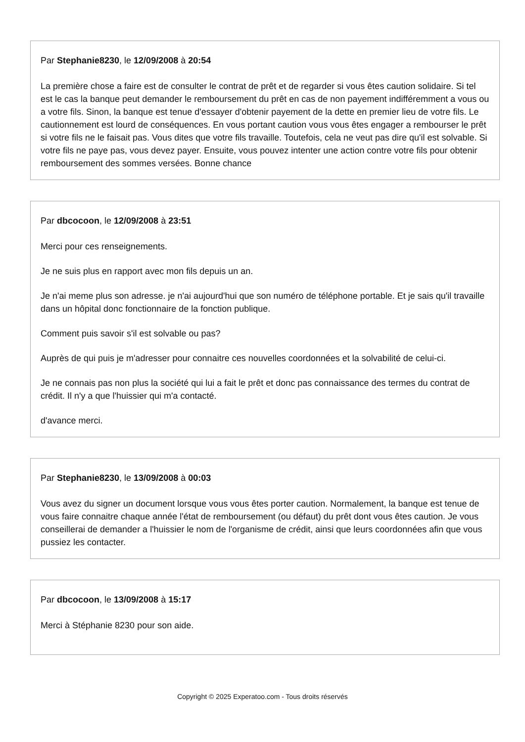Par Stephanie8230, le 12/09/2008 à 20:54
La première chose a faire est de consulter le contrat de prêt et de regarder si vous êtes caution solidaire. Si tel est le cas la banque peut demander le remboursement du prêt en cas de non payement indifféremment a vous ou a votre fils. Sinon, la banque est tenue d'essayer d'obtenir payement de la dette en premier lieu de votre fils. Le cautionnement est lourd de conséquences. En vous portant caution vous vous êtes engager a rembourser le prêt si votre fils ne le faisait pas. Vous dites que votre fils travaille. Toutefois, cela ne veut pas dire qu'il est solvable. Si votre fils ne paye pas, vous devez payer. Ensuite, vous pouvez intenter une action contre votre fils pour obtenir remboursement des sommes versées. Bonne chance
Par dbcocoon, le 12/09/2008 à 23:51
Merci pour ces renseignements.
Je ne suis plus en rapport avec mon fils depuis un an.
Je n'ai meme plus son adresse. je n'ai aujourd'hui que son numéro de téléphone portable. Et je sais qu'il travaille dans un hôpital donc fonctionnaire de la fonction publique.
Comment puis savoir s'il est solvable ou pas?
Auprès de qui puis je m'adresser pour connaitre ces nouvelles coordonnées et la solvabilité de celui-ci.
Je ne connais pas non plus la société qui lui a fait le prêt et donc pas connaissance des termes du contrat de crédit. Il n'y a que l'huissier qui m'a contacté.
d'avance merci.
Par Stephanie8230, le 13/09/2008 à 00:03
Vous avez du signer un document lorsque vous vous êtes porter caution. Normalement, la banque est tenue de vous faire connaitre chaque année l'état de remboursement (ou défaut) du prêt dont vous êtes caution. Je vous conseillerai de demander a l'huissier le nom de l'organisme de crédit, ainsi que leurs coordonnées afin que vous pussiez les contacter.
Par dbcocoon, le 13/09/2008 à 15:17
Merci à Stéphanie 8230 pour son aide.
Copyright © 2025 Experatoo.com - Tous droits réservés